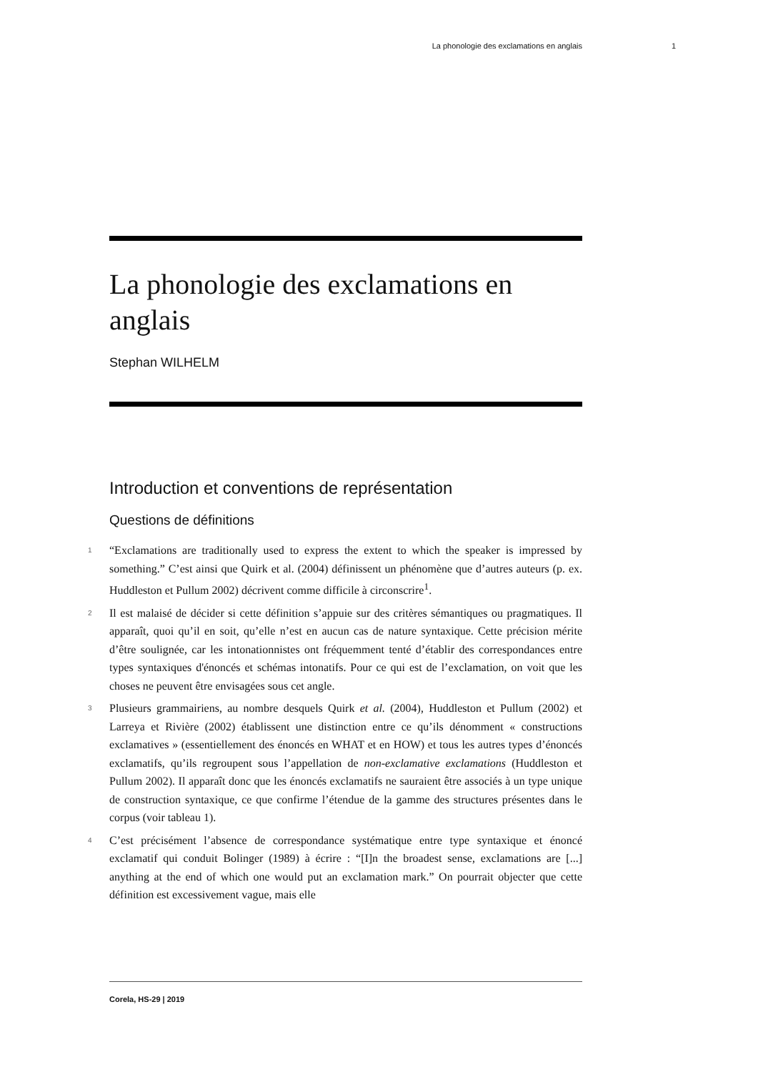La phonologie des exclamations en anglais 1
La phonologie des exclamations en anglais
Stephan WILHELM
Introduction et conventions de représentation
Questions de définitions
1 “Exclamations are traditionally used to express the extent to which the speaker is impressed by something.” C’est ainsi que Quirk et al. (2004) définissent un phénomène que d’autres auteurs (p. ex. Huddleston et Pullum 2002) décrivent comme difficile à circonscrire<sup>1</sup>.
2 Il est malaisé de décider si cette définition s’appuie sur des critères sémantiques ou pragmatiques. Il apparaît, quoi qu’il en soit, qu’elle n’est en aucun cas de nature syntaxique. Cette précision mérite d’être soulignée, car les intonationnistes ont fréquemment tenté d’établir des correspondances entre types syntaxiques d'énoncés et schémas intonatifs. Pour ce qui est de l’exclamation, on voit que les choses ne peuvent être envisagées sous cet angle.
3 Plusieurs grammairiens, au nombre desquels Quirk et al. (2004), Huddleston et Pullum (2002) et Larreya et Rivière (2002) établissent une distinction entre ce qu’ils dénomment « constructions exclamatives » (essentiellement des énoncés en WHAT et en HOW) et tous les autres types d’énoncés exclamatifs, qu’ils regroupent sous l’appellation de non-exclamative exclamations (Huddleston et Pullum 2002). Il apparaît donc que les énoncés exclamatifs ne sauraient être associés à un type unique de construction syntaxique, ce que confirme l’étendue de la gamme des structures présentes dans le corpus (voir tableau 1).
4 C’est précisément l’absence de correspondance systématique entre type syntaxique et énoncé exclamatif qui conduit Bolinger (1989) à écrire : “[I]n the broadest sense, exclamations are [...] anything at the end of which one would put an exclamation mark.” On pourrait objecter que cette définition est excessivement vague, mais elle
Corela, HS-29 | 2019